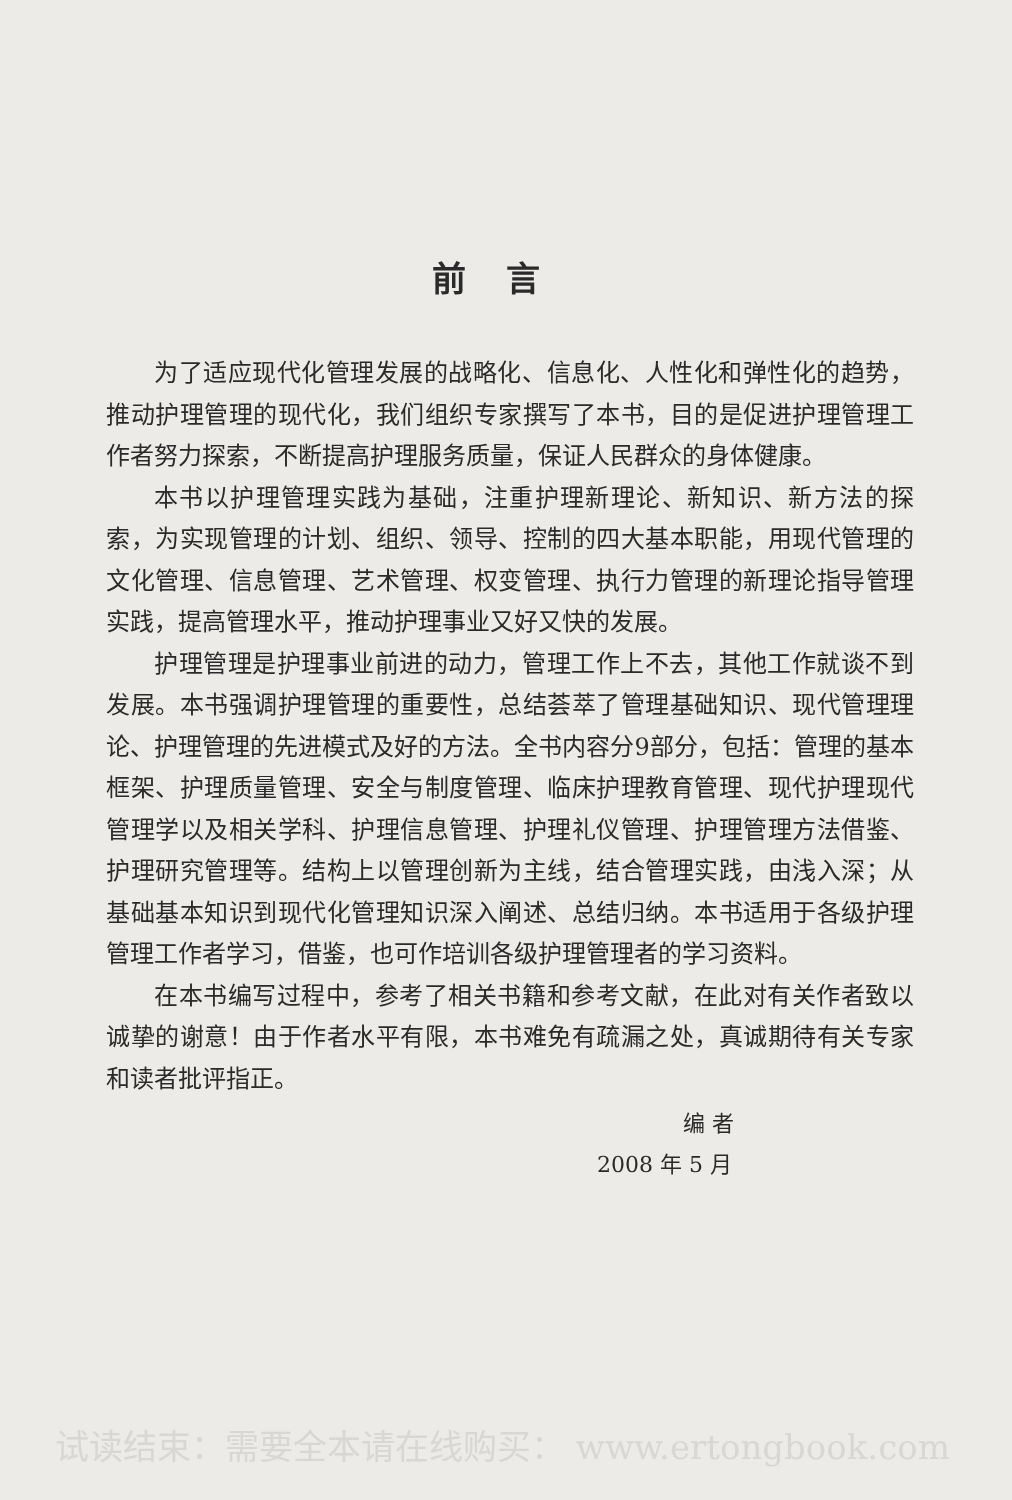前言
为了适应现代化管理发展的战略化、信息化、人性化和弹性化的趋势，推动护理管理的现代化，我们组织专家撰写了本书，目的是促进护理管理工作者努力探索，不断提高护理服务质量，保证人民群众的身体健康。
本书以护理管理实践为基础，注重护理新理论、新知识、新方法的探索，为实现管理的计划、组织、领导、控制的四大基本职能，用现代管理的文化管理、信息管理、艺术管理、权变管理、执行力管理的新理论指导管理实践，提高管理水平，推动护理事业又好又快的发展。
护理管理是护理事业前进的动力，管理工作上不去，其他工作就谈不到发展。本书强调护理管理的重要性，总结荟萃了管理基础知识、现代管理理论、护理管理的先进模式及好的方法。全书内容分9部分，包括：管理的基本框架、护理质量管理、安全与制度管理、临床护理教育管理、现代护理现代管理学以及相关学科、护理信息管理、护理礼仪管理、护理管理方法借鉴、护理研究管理等。结构上以管理创新为主线，结合管理实践，由浅入深；从基础基本知识到现代化管理知识深入阐述、总结归纳。本书适用于各级护理管理工作者学习，借鉴，也可作培训各级护理管理者的学习资料。
在本书编写过程中，参考了相关书籍和参考文献，在此对有关作者致以诚挚的谢意！由于作者水平有限，本书难免有疏漏之处，真诚期待有关专家和读者批评指正。
编 者
2008 年 5 月
试读结束：需要全本请在线购买： www.ertongbook.com